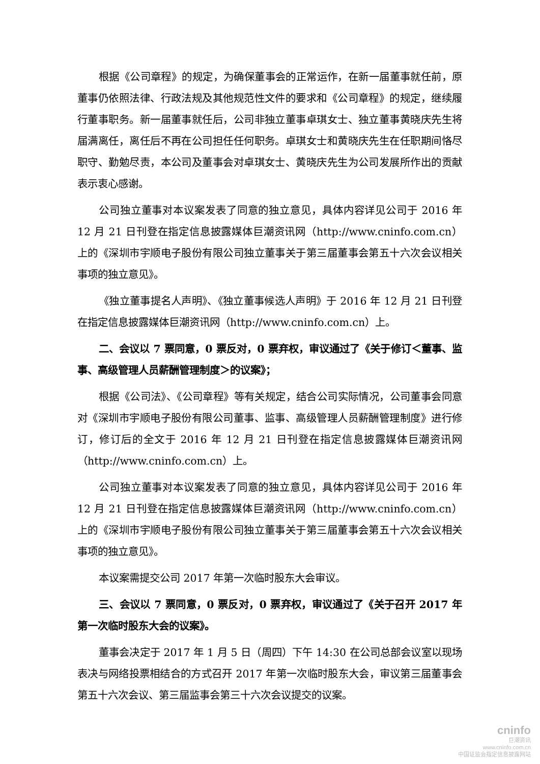根据《公司章程》的规定，为确保董事会的正常运作，在新一届董事就任前，原董事仍依照法律、行政法规及其他规范性文件的要求和《公司章程》的规定，继续履行董事职务。新一届董事就任后，公司非独立董事卓琪女士、独立董事黄晓庆先生将届满离任，离任后不再在公司担任任何职务。卓琪女士和黄晓庆先生在任职期间恪尽职守、勤勉尽责，本公司及董事会对卓琪女士、黄晓庆先生为公司发展所作出的贡献表示衷心感谢。
公司独立董事对本议案发表了同意的独立意见，具体内容详见公司于 2016 年 12 月 21 日刊登在指定信息披露媒体巨潮资讯网（http://www.cninfo.com.cn）上的《深圳市宇顺电子股份有限公司独立董事关于第三届董事会第五十六次会议相关事项的独立意见》。
《独立董事提名人声明》、《独立董事候选人声明》于 2016 年 12 月 21 日刊登在指定信息披露媒体巨潮资讯网（http://www.cninfo.com.cn）上。
二、会议以 7 票同意，0 票反对，0 票弃权，审议通过了《关于修订＜董事、监事、高级管理人员薪酬管理制度＞的议案》；
根据《公司法》、《公司章程》等有关规定，结合公司实际情况，公司董事会同意对《深圳市宇顺电子股份有限公司董事、监事、高级管理人员薪酬管理制度》进行修订，修订后的全文于 2016 年 12 月 21 日刊登在指定信息披露媒体巨潮资讯网（http://www.cninfo.com.cn）上。
公司独立董事对本议案发表了同意的独立意见，具体内容详见公司于 2016 年 12 月 21 日刊登在指定信息披露媒体巨潮资讯网（http://www.cninfo.com.cn）上的《深圳市宇顺电子股份有限公司独立董事关于第三届董事会第五十六次会议相关事项的独立意见》。
本议案需提交公司 2017 年第一次临时股东大会审议。
三、会议以 7 票同意，0 票反对，0 票弃权，审议通过了《关于召开 2017 年第一次临时股东大会的议案》。
董事会决定于 2017 年 1 月 5 日（周四）下午 14:30 在公司总部会议室以现场表决与网络投票相结合的方式召开 2017 年第一次临时股东大会，审议第三届董事会第五十六次会议、第三届监事会第三十六次会议提交的议案。
cninfo
巨潮资讯
www.cninfo.com.cn
中国证监会指定信息披露网站